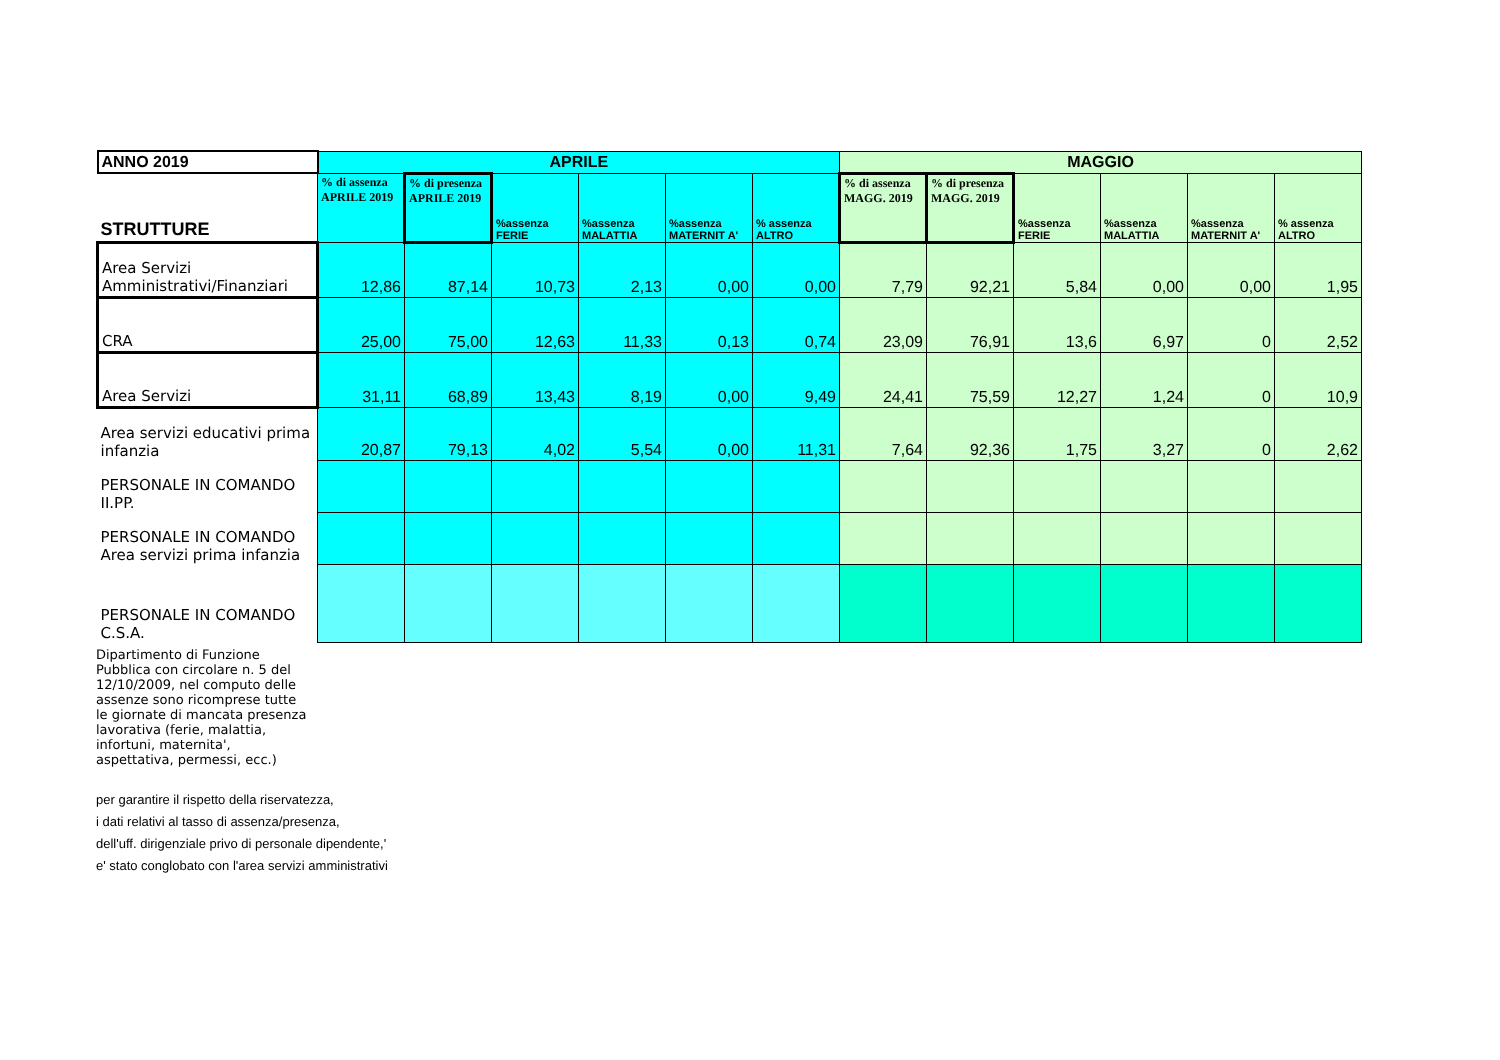| ANNO 2019 | APRILE | | | | | | MAGGIO | | | | | |
| --- | --- | --- | --- | --- | --- | --- | --- | --- | --- | --- | --- | --- |
| STRUTTURE | % di assenza APRILE 2019 | % di presenza APRILE 2019 | %assenza FERIE | %assenza MALATTIA | %assenza MATERNIT A' | % assenza ALTRO | % di assenza MAGG. 2019 | % di presenza MAGG. 2019 | %assenza FERIE | %assenza MALATTIA | %assenza MATERNIT A' | % assenza ALTRO |
| Area Servizi Amministrativi/Finanziari | 12,86 | 87,14 | 10,73 | 2,13 | 0,00 | 0,00 | 7,79 | 92,21 | 5,84 | 0,00 | 0,00 | 1,95 |
| CRA | 25,00 | 75,00 | 12,63 | 11,33 | 0,13 | 0,74 | 23,09 | 76,91 | 13,6 | 6,97 | 0 | 2,52 |
| Area Servizi | 31,11 | 68,89 | 13,43 | 8,19 | 0,00 | 9,49 | 24,41 | 75,59 | 12,27 | 1,24 | 0 | 10,9 |
| Area servizi educativi prima infanzia | 20,87 | 79,13 | 4,02 | 5,54 | 0,00 | 11,31 | 7,64 | 92,36 | 1,75 | 3,27 | 0 | 2,62 |
| PERSONALE IN COMANDO II.PP. | | | | | | | | | | | | |
| PERSONALE IN COMANDO Area servizi prima infanzia | | | | | | | | | | | | |
| PERSONALE IN COMANDO C.S.A. | | | | | | | | | | | | |
Dipartimento di Funzione Pubblica con circolare n. 5 del 12/10/2009, nel computo delle assenze sono ricomprese tutte le giornate di mancata presenza lavorativa (ferie, malattia, infortuni, maternita', aspettativa, permessi, ecc.)
per garantire il rispetto della riservatezza,
i dati relativi al tasso di assenza/presenza,
dell'uff. dirigenziale privo di personale dipendente,'
e' stato conglobato con l'area servizi amministrativi